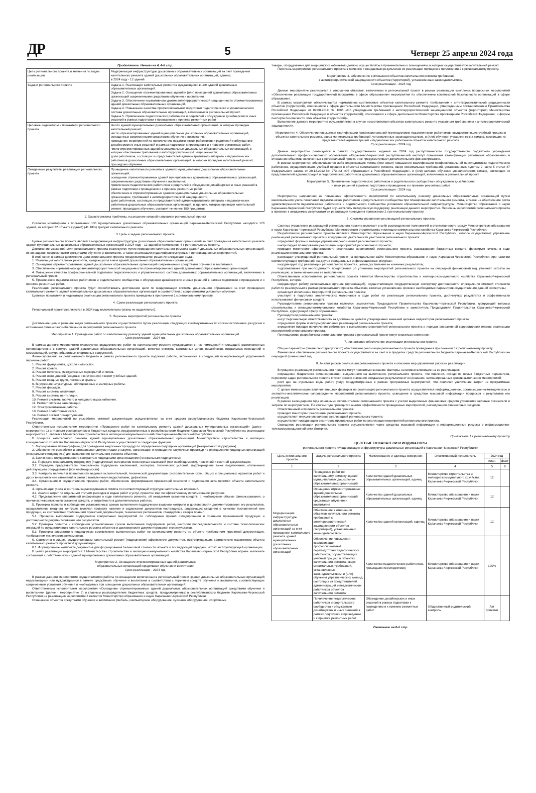ДР 5 Четверг 25 апреля 2024 года
Продолжение. Начало на 4, 4-й стр.
| Цель регионального проекта и значения по годам реализации | Модернизация инфраструктуры дошкольных образовательных организаций за счет проведения капитального ремонта зданий дошкольных образовательных организаций, единиц: в 2024 году - 12 зданий |
| Задачи регионального проекта | Задача 1. Реализация капитальных ремонтов нуждающихся в нем зданий дошкольных образовательных организаций. Задача 2. Оснащение отремонтированных зданий и (или) помещений дошкольных образовательных организаций современными средствами обучения и воспитания. Задача 3. Обеспечение нормативного уровня антитеррористической защищенности отремонтированных зданий дошкольных образовательных организаций. Задача 4. Повышение качества профессиональной подготовки педагогического и управленческого состава дошкольных образовательных организаций, включенных в региональный проект. Задача 5. Привлечение педагогических работников и родителей к обсуждению дизайнерских и иных решений в рамках подготовки к проведению и приемке ремонтных работ |
| Целевые индикаторы и показатели регионального проекта | Число зданий муниципальных дошкольных образовательных организаций, в которых проведен капитальный ремонт; число отремонтированных зданий муниципальных дошкольных образовательных организаций, оснащенных современными средствами обучения и воспитания; проведение мероприятий по привлечению педагогических работников и родителей к обсуждению дизайнерских и иных решений в рамках подготовки к проведению и к приемке ремонтных работ; число отремонтированных зданий муниципальных дошкольных образовательных организаций, в которых обеспечены требования к антитеррористической защищенности; доля работников, состоящих из представителей административного аппарата и педагогических работников дошкольных образовательных организаций, в которых проведен капитальный ремонт, прошедших обучение |
| Ожидаемые результаты реализации регионального проекта | Проведение капитального ремонта в зданиях муниципальных дошкольных образовательных организаций; оснащение отремонтированных зданий муниципальных дошкольных образовательных организаций, современными средствами обучения и воспитания; привлечение педагогических работников и родителей к обсуждению дизайнерских и иных решений в рамках подготовки к проведению и к приемке ремонтных работ; обеспечение в отремонтированных зданиях муниципальных дошкольных образовательных организациях, требований к антитеррористической защищенности; доля работников, состоящих из представителей административного аппарата и педагогических работников дошкольных образовательных организаций, в зданиях, которых проведен капитальный ремонт, прошедших обучение, составит не менее 100 процентов |
2. Характеристика проблемы, на решение которой направлен региональный проект
Согласно мониторинга в пользовании 130 муниципальных дошкольных образовательных организаций Карачаево-Черкесской Республики находятся 170 зданий, из которых 72 объекта (зданий) (41,18%) требуют капитального ремонта.
3. Цель и задачи регионального проекта
Целью регионального проекта является модернизация инфраструктуры дошкольных образовательных организаций за счет проведения капитального ремонта зданий муниципальных дошкольных образовательных организаций в 2024 году - 12 зданий в приложении 4 к региональному проекту.
Достижение указанной цели регионального проекта реализуется путем проведения капитального ремонта зданий дошкольных образовательных организаций, их оснащения современными средствами обучения и воспитания, а также реализации ряда инфраструктурных и организационных мероприятий.
В этой связи в рамках достижения цели регионального проекта предусматривается решение следующих задач:
1. Реализация капитальных ремонтов, нуждающихся в нем зданий дошкольных образовательных организаций.
2. Оснащение отремонтированных зданий дошкольных образовательных организаций современными средствами обучения и воспитания.
3. Обеспечение нормативного уровня антитеррористической защищенности отремонтированных зданий дошкольных образовательных организаций.
4. Повышение качества профессиональной подготовки педагогического и управленческого состава дошкольных образовательных организаций, включенных в региональный проект.
5. Привлечение педагогических работников и родительского сообщества к обсуждению дизайнерских и иных решений в рамках подготовки к проведению и к приемке ремонтных работ.
Реализация регионального проекта будет способствовать достижению цели по модернизации системы дошкольного образования за счет проведения капитального ремонта зданий муниципальных дошкольных образовательных организаций в соответствии с современными условиями обучения.
Целевые показатели и индикаторы реализации регионального проекта приведены в приложении 1 к региональному проекту.
4. Сроки реализации регионального проекта
Региональный проект реализуется в 2024 году включительно (этапы не выделяются).
5. Перечень мероприятий регионального проекта
Достижение цели и решение задач регионального проекта осуществляются путем реализации следующих взаимоувязанных по срокам исполнения, ресурсам и источникам финансового обеспечения мероприятий регионального проекта.
Мероприятие 1. Проведение работ по капитальному ремонту зданий муниципальных дошкольных образовательных организаций
Срок реализации - 2024 год
В рамках данного мероприятия планируется осуществление работ по капитальному ремонту нуждающихся в нем помещений и площадей, расположенных непосредственно в контуре зданий дошкольных образовательных организаций, включая ремонты санитарных узлов, пищеблоков, подвальных помещений и коммуникаций, внутри объектовых спортивных сооружений.
Финансированию из регионального бюджета в рамках регионального проекта подлежат работы, включенные в следующий исчерпывающий укрупненный перечень работ:
1. Ремонт фундамента, цоколя и отмостки.
2. Ремонт кровли.
3. Ремонт потолков, междуэтажных перекрытий и полов.
4. Ремонт окон, дверей (входных и внутренних) и ворот учебных зданий.
5. Ремонт входных групп, лестниц и крылец.
6. Внутренние штукатурные, облицовочные и малярные работы.
7. Ремонт фасадов.
8. Ремонт системы отопления.
9. Ремонт системы вентиляции.
10. Ремонт системы горячего и холодного водоснабжения.
11. Ремонт системы канализации.
12. Электромонтажные работы.
13. Ремонт слаботочных сетей.
14. Ремонт систем пожаротушения.
Реализация мероприятий по разработке сметной документации осуществляется за счет средств республиканского бюджета Карачаево-Черкесской Республики.
Ответственным исполнителем мероприятия «Проведение работ по капитальному ремонту зданий дошкольных муниципальных организаций» (далее - мероприятие 1) и главным распорядителем бюджетных средств, предусмотренных в республиканском бюджете Карачаево-Черкесской Республики на реализацию мероприятия 1, является Министерство строительства и жилищно-коммунального хозяйства Карачаево-Черкесской Республики.
В процессе капитального ремонта зданий муниципальных дошкольных образовательных организаций Министерством строительства и жилищно-коммунального хозяйства Карачаево-Черкесской Республики осуществляются следующие функции:
1. Формирование плана-графика для проведения закупочных процедур по определению подрядных организаций (генерального подрядчика).
2. Обеспечение разработки и согласования документации о закупке, организация и проведение закупочных процедур по определению подрядных организаций (генерального подрядчика) для выполнения капитального ремонта объектов.
3. Заключение государственного контракта с подрядными организациями (генеральным подрядчиком).
3.1. Передача генеральному подрядчику (подрядчикам) материалов инженерных изысканий (при необходимости), проектной и сметной документации.
3.2. Передача представителю генерального подрядчика заключений, экспертиз, технических условий, подтверждение точек подключения, отключения действующего оборудования (при необходимости)
3.3. Контроль наличия и правильности ведения исполнительной, технической документации (исполнительных схем, общих и специальных журналов работ и др.) и внесения в нее изменений в связи с выявленными недостатками, дефектами.
3.4. Организация и осуществление приемки работ, обеспечение формирования приемочной комиссии и подписания акта приемки объекта капитального ремонта.
4. Организация учета и контроль за расходованием лимита по соответствующей структуре капитальных вложений.
4.1. Анализ затрат по отдельным статьям расходов и видам работ и услуг, принятие мер по эффективному использованию ресурсов.
4.2. Представление оперативной информации о ходе капитального ремонта, об ожидаемом освоении средств, о необходимом объеме финансирования, о причинах невозможности освоения средств, о потребности в дополнительных работах.
5. Проверка полноты и соблюдения установленных сроков выполнения подрядчиком входного контроля и достоверности документирования его результатов, осуществление входного контроля, включая проверку наличия и содержания документов поставщиков, содержащих сведения о качестве поставленной ими продукции, ее соответствия требованиям проектной документации, технических регламентов, стандартов и сводов правил.
5.1. Проверка выполнения подрядчиком контрольных мероприятий по соблюдению правил складирования и хранения применяемой продукции и достоверности документирования его результатов.
5.2. Проверка полноты и соблюдения установленных сроков выполнения подрядчиком работ, контроля последовательности и состава технологических операций по осуществлению капитального ремонта объектов и достоверности документирования его результатов.
5.3. Проверка совместно с подрядчиком соответствия выполненных работ по капитальному ремонту на объекте требованиям проектной документации, требованиям технических регламентов.
6. Совместно с лицом, осуществлявшим капитальный ремонт (подрядчиком) оформление документов, подтверждающих соответствие параметров объекта капитального ремонта проектной документации.
6.1. Формирование комплекта документов для формирования балансовой стоимости объекта и последующей передачи затрат эксплуатирующей организации.
В целях реализации мероприятия 1 Министерство строительства и жилищно-коммунального хозяйства Карачаево-Черкесской Республики вправе заключать соглашения с собственниками зданий муниципальных дошкольных образовательных организаций.
Мероприятие 2. Оснащение отремонтированных зданий дошкольных
образовательных организаций средствами обучения и воспитания
Срок реализации - 2024 год
В рамках данного мероприятия осуществляются работы по оснащению включенных в региональный проект зданий дошкольных образовательных организаций недостающими или нуждающимися в замене средствами обучения и воспитания в соответствии с перечнем средств обучения и воспитания, соответствующих современным условиям обучения и необходимых при оснащении дошкольных образовательных организаций:
Ответственным исполнителем мероприятия «Оснащение отремонтированных зданий дошкольных образовательных организаций средствами обучения и воспитания» (далее - мероприятие 2) и главным распорядителем бюджетных средств, предусмотренных в республиканском бюджете Карачаево-Черкесской Республики на реализацию мероприятия 2 является Министерство образования и науки Карачаево-Черкесской Республики.
Оснащение объектов средствами обучения и воспитания (мебель, компьютерное оборудование, кухонное оборудование, спортивные
товары, оборудование для медицинских кабинетов) должно осуществляться применительно к помещениям, в которых осуществляется капитальный ремонт.
Перечень мероприятий регионального проекта в привязке к ожидаемым результатам их реализации приведен в приложении 2 к региональному проекту.
Мероприятие 3. Обеспечение в отношении объектов капитального ремонта требований
к антитеррористической защищенности объектов (территорий), установленных законодательством
Срок реализации - 2024 год
Данное мероприятие реализуется в отношении объектов, включенных в региональный проект в рамках реализации комплекса процессных мероприятий «Обеспечение реализации государственной программы в сфере образования» мероприятия по обеспечению комплексной безопасности организаций в сфере образования.
В рамках мероприятия обеспечивается нормативное соответствие объектов капитального ремонта требованиям к антитеррористической защищенности объектов (территорий), относящихся к сфере деятельности Министерства просвещения Российской Федерации, утвержденным постановлением Правительства Российской Федерации от 02.08.2019 № 1006 «Об утверждении требований к антитеррористической защищенности объектов (территорий) Министерства просвещения Российской Федерации и объектов (территорий), относящихся к сфере деятельности Министерства просвещения Российской Федерации, и формы паспорта безопасности этих объектов (территорий)».
Выполнение данного мероприятия осуществляется в случае несоответствия объектов капитального ремонта указанным требованиям к антитеррористической защищенности.
Мероприятие 4. Обеспечение повышения квалификации профессиональной переподготовки педагогических работников, осуществляющих учебный процесс в объектах капитального ремонта, сверх минимальных требований, установленных законодательством, и (или) обучения управленческих команд, состоящих из представителей администраций и педагогических работников объектов капитального ремонта
Срок реализации - 2024 год
Данное мероприятие реализуется в рамках государственного задания на 2024 год республиканского государственного бюджетного учреждения дополнительного профессионального образования «Карачаево-Черкесский республиканский институт повышения квалификации работников образования» в отношении объектов, включенных в региональный проект, и не предусматривает дополнительного финансирования.
В рамках мероприятия обеспечиваются либо опережающие темпы (или охват) повышения квалификации профессиональной переподготовки педагогических работников, осуществляющих учебный процесс в объектах капитального ремонта, сверх минимальных требований, установленных пунктом 2 части 5 статьи 47 Федерального закона от 29.12.2012 № 273-ФЗ «Об образовании в Российской Федерации», и (или) целевое обучение управленческих команд, состоящих из представителей администраций и педагогических работников дошкольных образовательных организаций, включенных в региональный проект.
Мероприятие 5. Привлечение педагогических работников и родительского сообщества к обсуждению дизайнерских
и иных решений в рамках подготовки к проведению и к приемке ремонтных работ
Срок реализации - 2024 год
Мероприятие направлено на повышение эффективности мероприятий по капитальному ремонту дошкольных образовательных организаций путем максимального учета пожеланий педагогических работников и родительского сообщества при планировании капитального ремонта, а также на обеспечение роста удовлетворенности педагогических работников и родительского сообщества условиями образовательной инфраструктуры. Министерство образования и науки Карачаево-Черкесской Республики будет осуществлять методическую поддержку реализации данного мероприятия. Перечень мероприятий регионального проекта в привязке к ожидаемым результатам их реализации приведен в приложении 2 к региональному проекту.
6. Система управления реализацией регионального проекта
Система управления реализацией регионального проекта включает в себя распределение полномочий и ответственности между Министерством образования и науки Карачаево-Черкесской Республики, Министерством строительства и жилищно-коммунального хозяйства Карачаево-Черкесской Республики.
Разработчиком регионального проекта является Министерство образования и науки Карачаево-Черкесской Республики, которое осуществляет управление реализацией регионального проекта и координацию деятельности участников регионального проекта:
определяет формы и методы управления реализацией регионального проекта;
контролирует планирование реализации мероприятий регионального проекта;
проводит мониторинг эффективности реализации мероприятий регионального проекта, расходования бюджетных средств, формирует отчеты о ходе реализации регионального проекта;
размещает утвержденный региональный проект на официальном сайте Министерства образования и науки Карачаево-Черкесской Республики, при наличии соответствующих требований, на других официальных информационных ресурсах;
координирует ход реализации регионального проекта с целью достижения ее конечных результатов;
подготавливает при необходимости предложения об уточнении мероприятий регионального проекта на очередной финансовый год, уточняет затраты на реализацию, а также механизмы ее выполнения.
Ответственным исполнителем регионального проекта является Министерство строительства и жилищно-коммунального хозяйства Карачаево-Черкесской Республики, которое:
координирует работу региональных органов (организаций), осуществляющих государственную экспертизу достоверности определения сметной стоимости работ по реализуемым в рамках регионального проекта объектам, включая установление сроков и необходимых параметров осуществления данной экспертизы;
организует исполнение мероприятий регионального проекта;
участвует в подготовке аналитических материалов о ходе работ по реализации регионального проекта, достигнутых результатах и эффективности использования финансовых средств.
Руководителями регионального проекта являются: заместитель Председателя Правительства Карачаево-Черкесской Республики, курирующий вопросы строительства и жилищно-коммунального хозяйства Карачаево-Черкесской Республики и заместитель Председателя Правительства Карачаево-Черкесской Республики, курирующий сферу образования.
Руководители регионального проекта:
несут персональную ответственность за достижение целей и утвержденных значений целевых индикаторов регионального проекта;
определяют формы и методы управления реализацией регионального проекта;
определяют порядок привлечения работников к выполнению мероприятий регионального проекта и порядок оперативной корректировки планов реализации мероприятий регионального проекта.
По инициативе разработчика регионального проекта в региональный проект могут вноситься изменения.
7. Финансовое обеспечение реализации регионального проекта
Общие параметры финансового (ресурсного) обеспечения реализации регионального проекта приведены в приложении 3 к региональному проекту.
Финансовое обеспечение регионального проекта осуществляется за счет и в пределах средств регионального бюджета Карачаево-Черкесской Республики на очередной финансовый год.
8. Анализ рисков реализации регионального проекта и описание мер управления рисками реализации
В процессе реализации регионального проекта могут проявиться внешние факторы, негативно влияющие на ее реализацию:
сокращение бюджетного финансирования, выделенного на выполнение регионального проекта, что повлечет, исходя из новых бюджетных параметров, пересмотр задач регионального проекта с точки зрения снижения ожидаемых результатов от их решения, запланированных сроков выполнения мероприятий;
рост цен на отдельные виды работ, услуг, предусмотренных в рамках программных мероприятий, что повлечет увеличение затрат на программные мероприятия.
С целью минимизации влияния внешних факторов на реализацию регионального проекта осуществляется информационное, организационно-методическое и экспертно-аналитическое сопровождение мероприятий регионального проекта, освещение в средствах массовой информации процессов и результатов его реализации.
В рамках календарного года основными исполнителями регионального проекта с учетом выделяемых финансовых средств уточняются целевые показатели и затраты по мероприятиям. По итогам года проводится анализ эффективности проведенных мероприятий, расходования финансовых ресурсов.
Ответственный исполнитель регионального проекта:
проводит мониторинг реализации регионального проекта;
осуществляет текущее управление реализацией регионального проекта;
осуществляет координацию и контроль проводимых работ по реализации мероприятий регионального проекта.
Освещение реализации регионального проекта осуществляется через средства массовой информации и информационные ресурсы в информационно-телекоммуникационной сети Интернет.
Приложение 1 к региональному проекту
ЦЕЛЕВЫЕ ПОКАЗАТЕЛИ И ИНДИКАТОРЫ
регионального проекта «Модернизация инфраструктуры дошкольных организаций в Карачаево-Черкесской Республике»
| Цель регионального проекта | Задача регионального проекта | Наименование и единица измерения | Ответственный исполнитель | 2024 год | |
| --- | --- | --- | --- | --- | --- |
| | | | | план | факт |
| 1 | 2 | 3 | 4 | 5 | 6 |
| Модернизация инфраструктуры дошкольных образовательных организаций за счет проведения капитального ремонта зданий муниципальных дошкольных образовательных организаций | Проведение работ по капитальному ремонту зданий муниципальных дошкольных образовательных организаций | Количество зданий дошкольных образовательных организаций, единиц | Министерство строительства и жилищно-коммунального хозяйства Карачаево-Черкесской Республики | 12 | |
| | Оснащение отремонтированных зданий дошкольных образовательных организаций средствами обучения и воспитания | Количество зданий дошкольных образовательных организаций, единиц | Министерство образования и науки Карачаево-Черкесской Республики | 12 | |
| | Обеспечение в отношении объектов капитального ремонта требований к антитеррористической защищенности объектов (территорий), установленных законодательством | Количество зданий организаций, единиц | Министерство образования и науки Карачаево-Черкесской Республики | 12 | |
| | Обеспечение повышения квалификации профессиональной переподготовки педагогических работников, осуществляющих учебный процесс в объектах капитального ремонта, сверх минимальных требований, установленных законодательством, и (или) обучения управленческих команд, состоящих из представителей администраций и педагогических работников объектов капитального ремонта | Количество педагогических работников, прошедших переподготовку | Министерство образования и науки Карачаево-Черкесской Республики | 100% | |
| | Привлечение педагогических работников и родительского сообщества к обсуждению дизайнерских и иных решений в рамках подготовки к проведению и к приемке ремонтных работ | Обсуждение дизайнерских и иных решений в рамках подготовки к проведению и к приемке ремонтных работ | Общественный родительский контроль | Акт приемки | |
Окончание на 6-й стр.